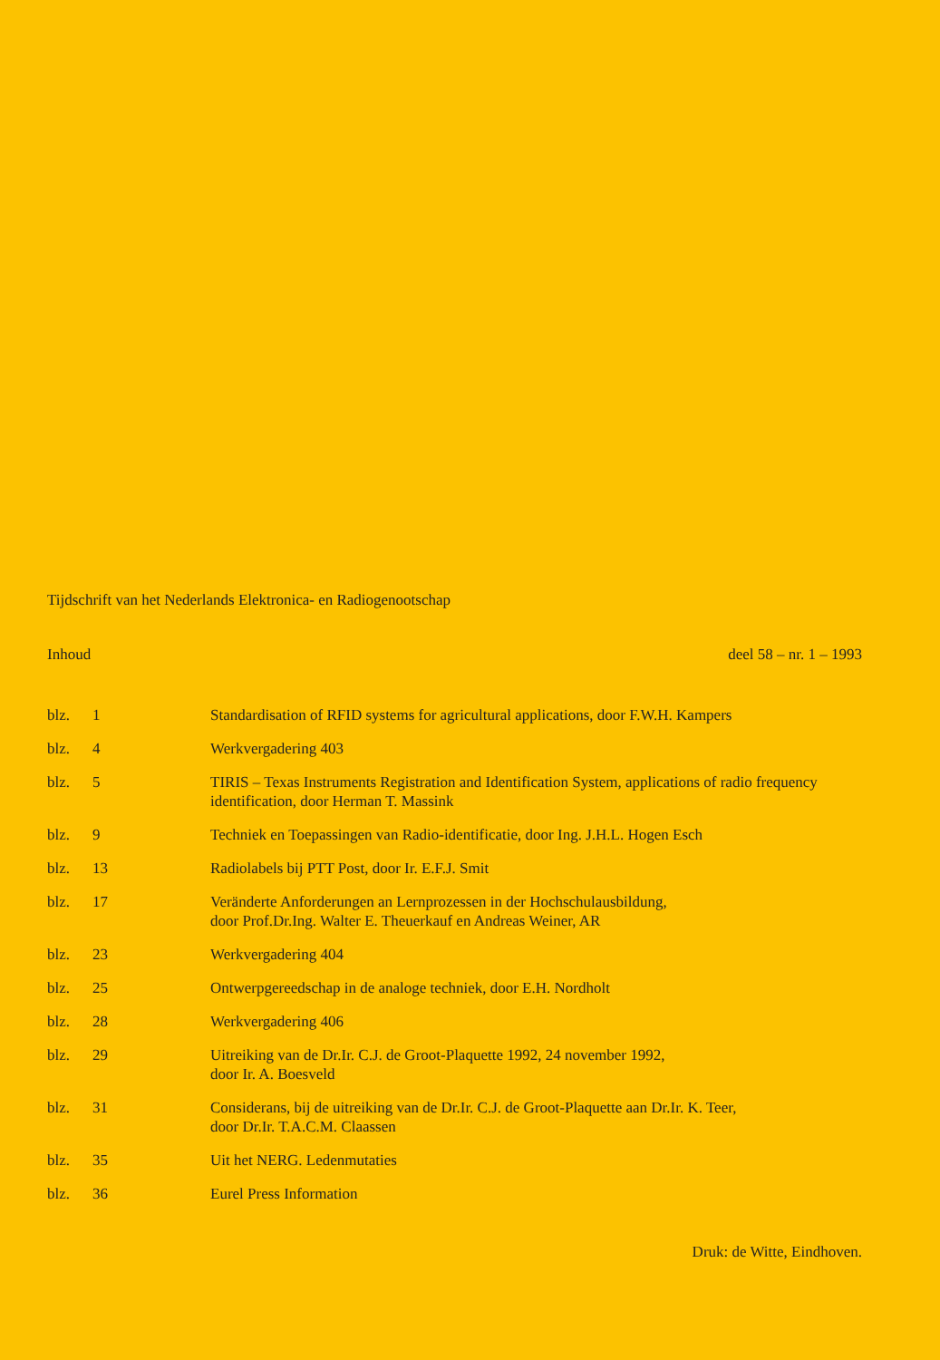Tijdschrift van het Nederlands Elektronica- en Radiogenootschap
Inhoud deel 58 – nr. 1 – 1993
| blz. | 1 | Standardisation of RFID systems for agricultural applications, door F.W.H. Kampers |
| blz. | 4 | Werkvergadering 403 |
| blz. | 5 | TIRIS – Texas Instruments Registration and Identification System, applications of radio frequency identification, door Herman T. Massink |
| blz. | 9 | Techniek en Toepassingen van Radio-identificatie, door Ing. J.H.L. Hogen Esch |
| blz. | 13 | Radiolabels bij PTT Post, door Ir. E.F.J. Smit |
| blz. | 17 | Veränderte Anforderungen an Lernprozessen in der Hochschulausbildung, door Prof.Dr.Ing. Walter E. Theuerkauf en Andreas Weiner, AR |
| blz. | 23 | Werkvergadering 404 |
| blz. | 25 | Ontwerpgereedschap in de analoge techniek, door E.H. Nordholt |
| blz. | 28 | Werkvergadering 406 |
| blz. | 29 | Uitreiking van de Dr.Ir. C.J. de Groot-Plaquette 1992, 24 november 1992, door Ir. A. Boesveld |
| blz. | 31 | Considerans, bij de uitreiking van de Dr.Ir. C.J. de Groot-Plaquette aan Dr.Ir. K. Teer, door Dr.Ir. T.A.C.M. Claassen |
| blz. | 35 | Uit het NERG. Ledenmutaties |
| blz. | 36 | Eurel Press Information |
Druk: de Witte, Eindhoven.